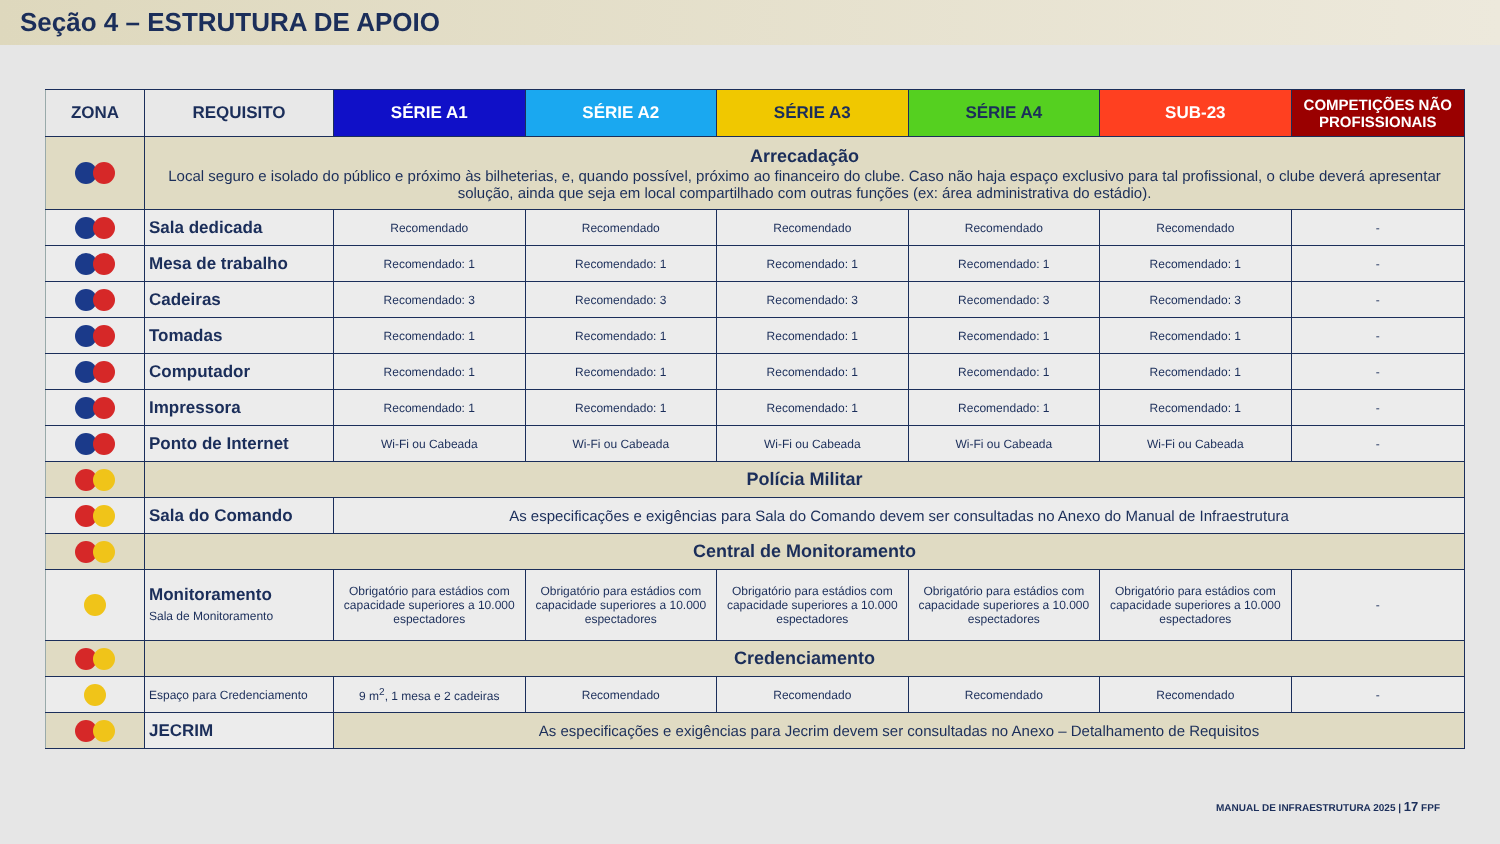Seção 4 – ESTRUTURA DE APOIO
| ZONA | REQUISITO | SÉRIE A1 | SÉRIE A2 | SÉRIE A3 | SÉRIE A4 | SUB-23 | COMPETIÇÕES NÃO PROFISSIONAIS |
| --- | --- | --- | --- | --- | --- | --- | --- |
| | Arrecadação Local seguro e isolado do público e próximo às bilheterias, e, quando possível, próximo ao financeiro do clube. Caso não haja espaço exclusivo para tal profissional, o clube deverá apresentar solução, ainda que seja em local compartilhado com outras funções (ex: área administrativa do estádio). | | | | | | |
| | Sala dedicada | Recomendado | Recomendado | Recomendado | Recomendado | Recomendado | - |
| | Mesa de trabalho | Recomendado: 1 | Recomendado: 1 | Recomendado: 1 | Recomendado: 1 | Recomendado: 1 | - |
| | Cadeiras | Recomendado: 3 | Recomendado: 3 | Recomendado: 3 | Recomendado: 3 | Recomendado: 3 | - |
| | Tomadas | Recomendado: 1 | Recomendado: 1 | Recomendado: 1 | Recomendado: 1 | Recomendado: 1 | - |
| | Computador | Recomendado: 1 | Recomendado: 1 | Recomendado: 1 | Recomendado: 1 | Recomendado: 1 | - |
| | Impressora | Recomendado: 1 | Recomendado: 1 | Recomendado: 1 | Recomendado: 1 | Recomendado: 1 | - |
| | Ponto de Internet | Wi-Fi ou Cabeada | Wi-Fi ou Cabeada | Wi-Fi ou Cabeada | Wi-Fi ou Cabeada | Wi-Fi ou Cabeada | - |
| | Polícia Militar | | | | | | |
| | Sala do Comando | As especificações e exigências para Sala do Comando devem ser consultadas no Anexo do Manual de Infraestrutura | | | | | |
| | Central de Monitoramento | | | | | | |
| | Monitoramento Sala de Monitoramento | Obrigatório para estádios com capacidade superiores a 10.000 espectadores | Obrigatório para estádios com capacidade superiores a 10.000 espectadores | Obrigatório para estádios com capacidade superiores a 10.000 espectadores | Obrigatório para estádios com capacidade superiores a 10.000 espectadores | Obrigatório para estádios com capacidade superiores a 10.000 espectadores | - |
| | Credenciamento | | | | | | |
| | Espaço para Credenciamento | 9 m<sup>2</sup>, 1 mesa e 2 cadeiras | Recomendado | Recomendado | Recomendado | Recomendado | - |
| | JECRIM | As especificações e exigências para Jecrim devem ser consultadas no Anexo – Detalhamento de Requisitos | | | | | |
MANUAL DE INFRAESTRUTURA 2025 | 17 FPF